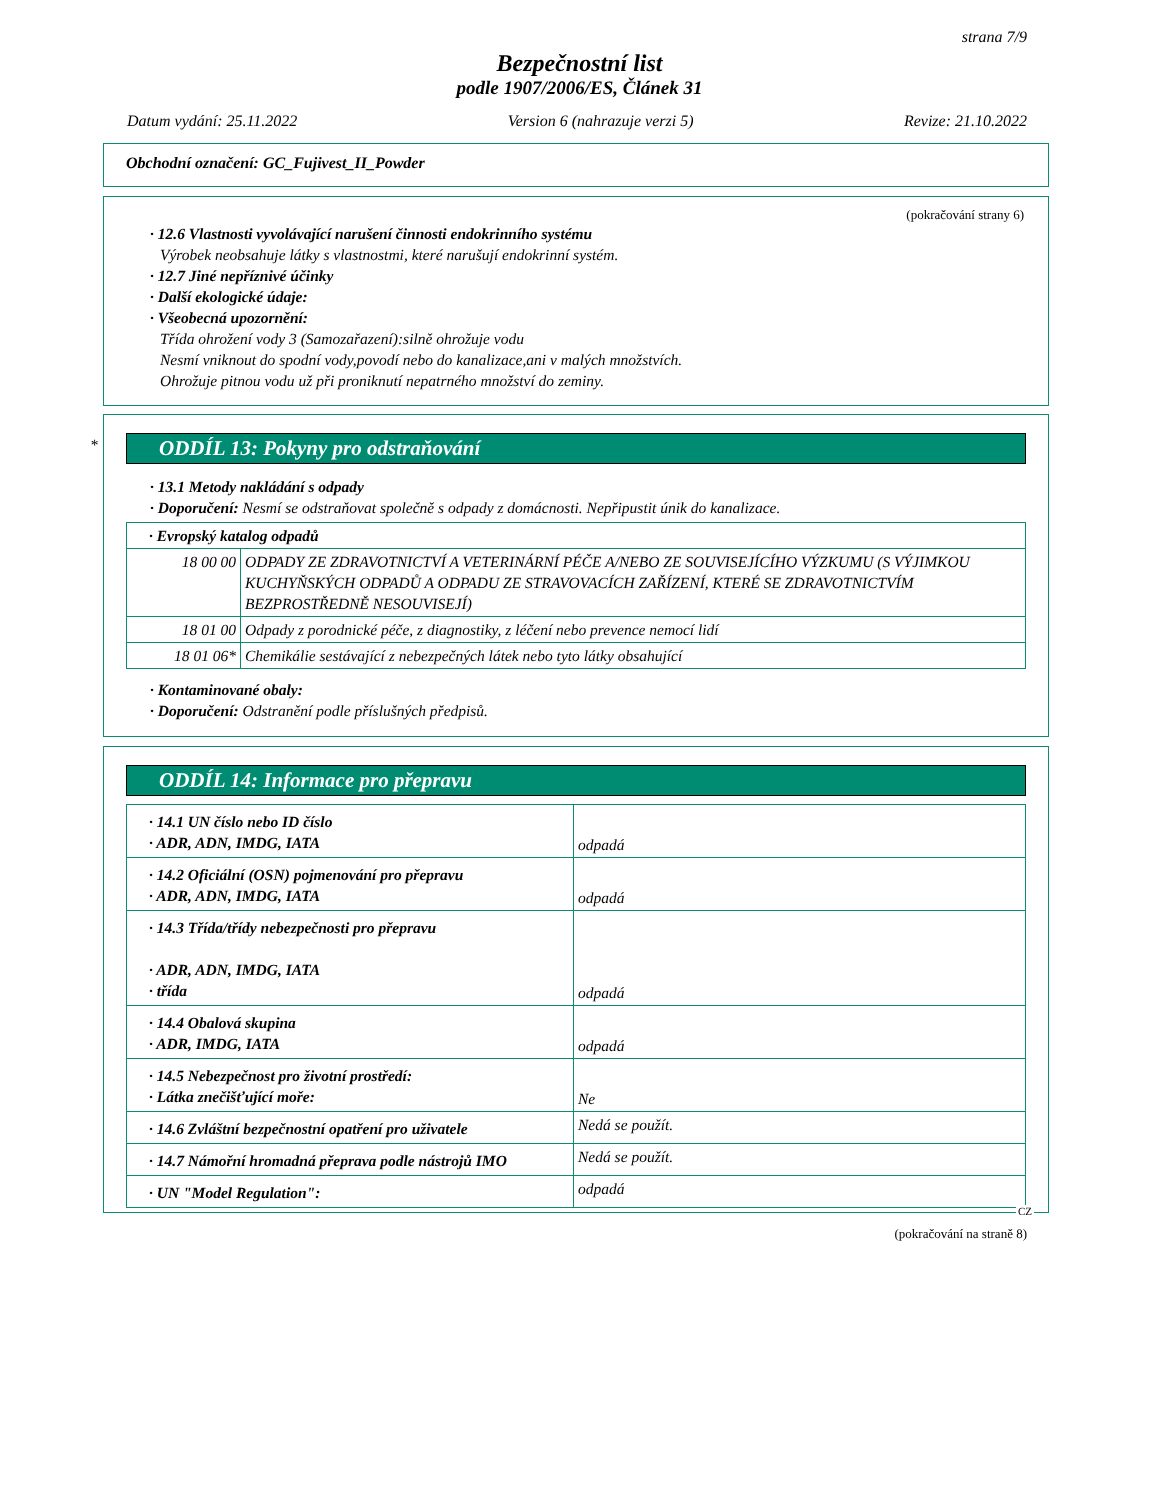strana 7/9
Bezpečnostní list
podle 1907/2006/ES, Článek 31
Datum vydání: 25.11.2022 Version 6 (nahrazuje verzi 5) Revize: 21.10.2022
Obchodní označení: GC_Fujivest_II_Powder
(pokračování strany 6)
· 12.6 Vlastnosti vyvolávající narušení činnosti endokrinního systému
Výrobek neobsahuje látky s vlastnostmi, které narušují endokrinní systém.
· 12.7 Jiné nepříznivé účinky
· Další ekologické údaje:
· Všeobecná upozornění:
Třída ohrožení vody 3 (Samozařazení):silně ohrožuje vodu
Nesmí vniknout do spodní vody,povodí nebo do kanalizace,ani v malých množstvích.
Ohrožuje pitnou vodu už při proniknutí nepatrného množství do zeminy.
*
ODDÍL 13: Pokyny pro odstraňování
· 13.1 Metody nakládání s odpady
· Doporučení: Nesmí se odstraňovat společně s odpady z domácnosti. Nepřipustit únik do kanalizace.
| · Evropský katalog odpadů | |
| 18 00 00 | ODPADY ZE ZDRAVOTNICTVÍ A VETERINÁRNÍ PÉČE A/NEBO ZE SOUVISEJÍCÍHO VÝZKUMU (S VÝJIMKOU KUCHYŇSKÝCH ODPADŮ A ODPADU ZE STRAVOVACÍCH ZAŘÍZENÍ, KTERÉ SE ZDRAVOTNICTVÍM BEZPROSTŘEDNĚ NESOUVISEJÍ) |
| 18 01 00 | Odpady z porodnické péče, z diagnostiky, z léčení nebo prevence nemocí lidí |
| 18 01 06* | Chemikálie sestávající z nebezpečných látek nebo tyto látky obsahující |
· Kontaminované obaly:
· Doporučení: Odstranění podle příslušných předpisů.
ODDÍL 14: Informace pro přepravu
| · 14.1 UN číslo nebo ID číslo · ADR, ADN, IMDG, IATA | odpadá |
| · 14.2 Oficiální (OSN) pojmenování pro přepravu · ADR, ADN, IMDG, IATA | odpadá |
| · 14.3 Třída/třídy nebezpečnosti pro přepravu · ADR, ADN, IMDG, IATA · třída | odpadá |
| · 14.4 Obalová skupina · ADR, IMDG, IATA | odpadá |
| · 14.5 Nebezpečnost pro životní prostředí: · Látka znečišťující moře: | Ne |
| · 14.6 Zvláštní bezpečnostní opatření pro uživatele | Nedá se použít. |
| · 14.7 Námořní hromadná přeprava podle nástrojů IMO | Nedá se použít. |
| · UN "Model Regulation": | odpadá |
CZ
(pokračování na straně 8)